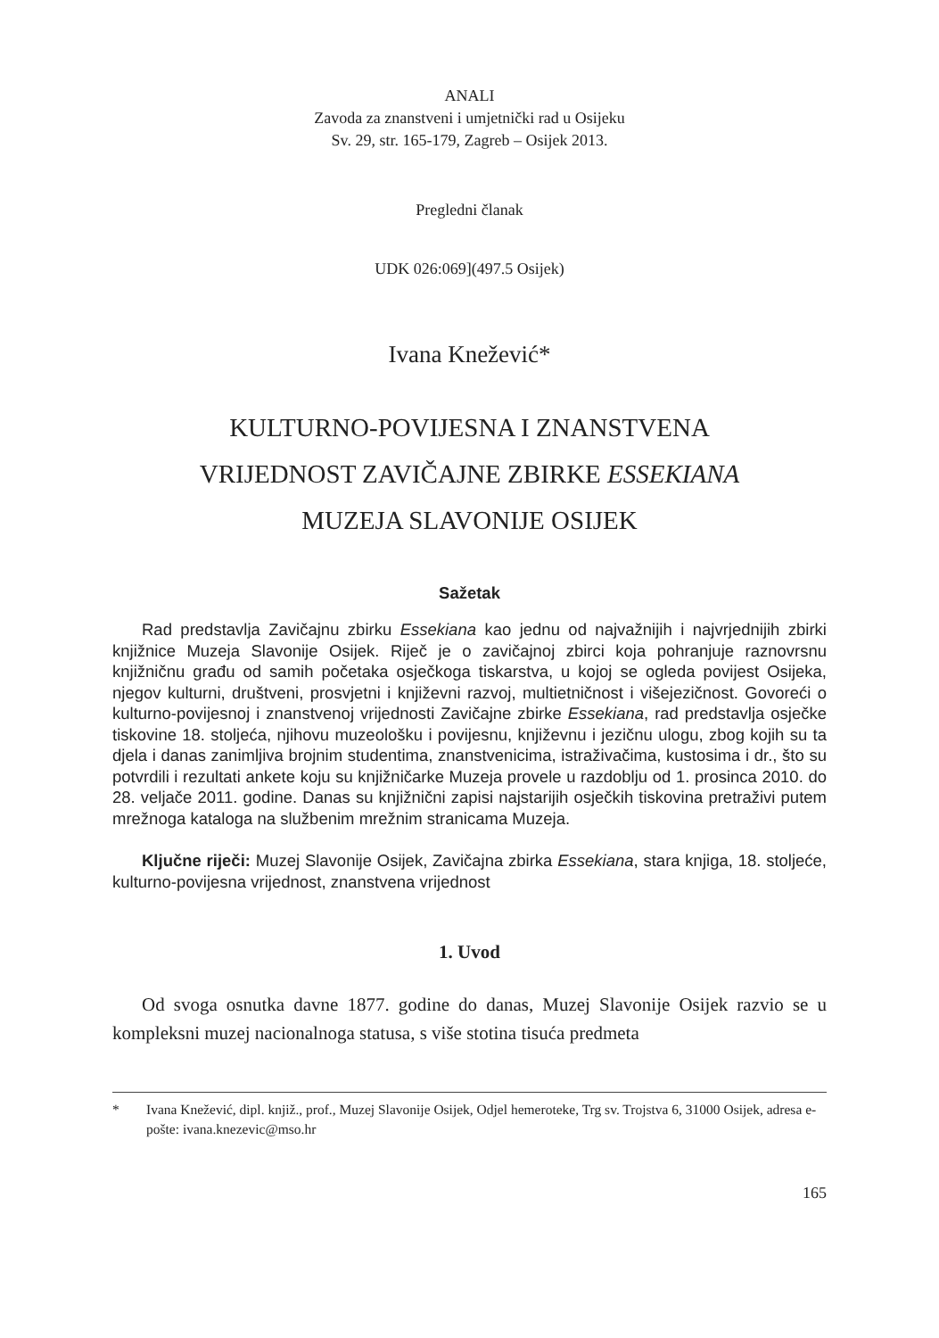ANALI
Zavoda za znanstveni i umjetnički rad u Osijeku
Sv. 29, str. 165-179, Zagreb – Osijek 2013.
Pregledni članak
UDK 026:069](497.5 Osijek)
Ivana Knežević*
KULTURNO-POVIJESNA I ZNANSTVENA
VRIJEDNOST ZAVIČAJNE ZBIRKE ESSEKIANA
MUZEJA SLAVONIJE OSIJEK
Sažetak
Rad predstavlja Zavičajnu zbirku Essekiana kao jednu od najvažnijih i najvrjednijih zbirki knjižnice Muzeja Slavonije Osijek. Riječ je o zavičajnoj zbirci koja pohranjuje raznovrsnu knjižničnu građu od samih početaka osječkoga tiskarstva, u kojoj se ogleda povijest Osijeka, njegov kulturni, društveni, prosvjetni i književni razvoj, multietničnost i višejezičnost. Govoreći o kulturno-povijesnoj i znanstvenoj vrijednosti Zavičajne zbirke Essekiana, rad predstavlja osječke tiskovine 18. stoljeća, njihovu muzeološku i povijesnu, književnu i jezičnu ulogu, zbog kojih su ta djela i danas zanimljiva brojnim studentima, znanstvenicima, istraživačima, kustosima i dr., što su potvrdili i rezultati ankete koju su knjižničarke Muzeja provele u razdoblju od 1. prosinca 2010. do 28. veljače 2011. godine. Danas su knjižnični zapisi najstarijih osječkih tiskovina pretraživi putem mrežnoga kataloga na službenim mrežnim stranicama Muzeja.
Ključne riječi: Muzej Slavonije Osijek, Zavičajna zbirka Essekiana, stara knjiga, 18. stoljeće, kulturno-povijesna vrijednost, znanstvena vrijednost
1. Uvod
Od svoga osnutka davne 1877. godine do danas, Muzej Slavonije Osijek razvio se u kompleksni muzej nacionalnoga statusa, s više stotina tisuća predmeta
* Ivana Knežević, dipl. knjiž., prof., Muzej Slavonije Osijek, Odjel hemeroteke, Trg sv. Trojstva 6, 31000 Osijek, adresa e-pošte: ivana.knezevic@mso.hr
165